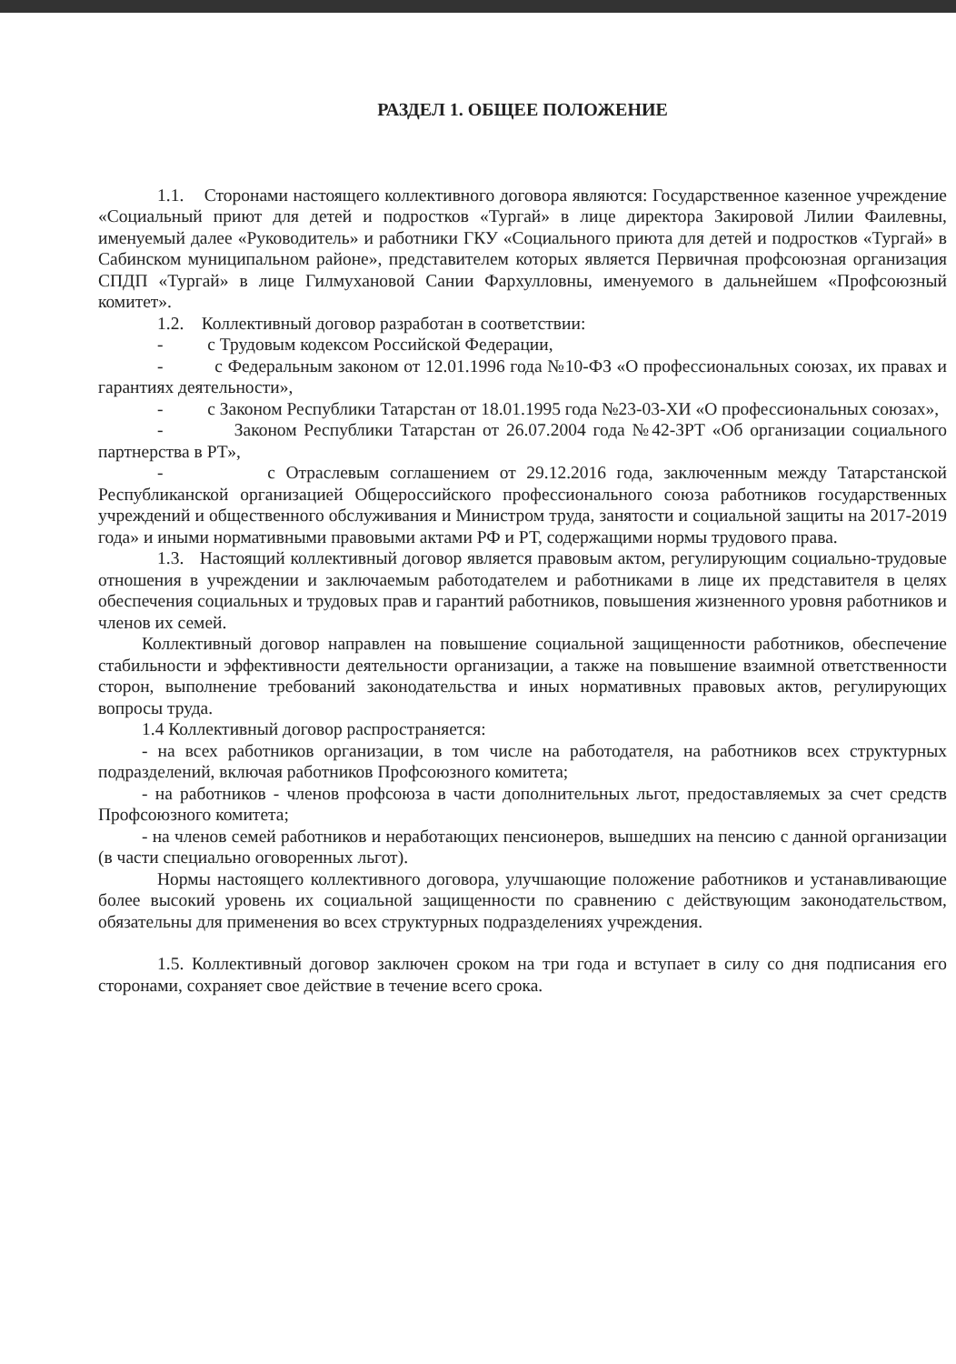РАЗДЕЛ 1. ОБЩЕЕ ПОЛОЖЕНИЕ
1.1. Сторонами настоящего коллективного договора являются: Государственное казенное учреждение «Социальный приют для детей и подростков «Тургай» в лице директора Закировой Лилии Фаилевны, именуемый далее «Руководитель» и работники ГКУ «Социального приюта для детей и подростков «Тургай» в Сабинском муниципальном районе», представителем которых является Первичная профсоюзная организация СПДП «Тургай» в лице Гилмухановой Сании Фархулловны, именуемого в дальнейшем «Профсоюзный комитет».
1.2. Коллективный договор разработан в соответствии:
- с Трудовым кодексом Российской Федерации,
- с Федеральным законом от 12.01.1996 года №10-ФЗ «О профессиональных союзах, их правах и гарантиях деятельности»,
- с Законом Республики Татарстан от 18.01.1995 года №23-03-ХИ «О профессиональных союзах»,
- Законом Республики Татарстан от 26.07.2004 года №42-ЗРТ «Об организации социального партнерства в РТ»,
- с Отраслевым соглашением от 29.12.2016 года, заключенным между Татарстанской Республиканской организацией Общероссийского профессионального союза работников государственных учреждений и общественного обслуживания и Министром труда, занятости и социальной защиты на 2017-2019 года» и иными нормативными правовыми актами РФ и РТ, содержащими нормы трудового права.
1.3. Настоящий коллективный договор является правовым актом, регулирующим социально-трудовые отношения в учреждении и заключаемым работодателем и работниками в лице их представителя в целях обеспечения социальных и трудовых прав и гарантий работников, повышения жизненного уровня работников и членов их семей.
Коллективный договор направлен на повышение социальной защищенности работников, обеспечение стабильности и эффективности деятельности организации, а также на повышение взаимной ответственности сторон, выполнение требований законодательства и иных нормативных правовых актов, регулирующих вопросы труда.
1.4 Коллективный договор распространяется:
- на всех работников организации, в том числе на работодателя, на работников всех структурных подразделений, включая работников Профсоюзного комитета;
- на работников - членов профсоюза в части дополнительных льгот, предоставляемых за счет средств Профсоюзного комитета;
- на членов семей работников и неработающих пенсионеров, вышедших на пенсию с данной организации (в части специально оговоренных льгот).
Нормы настоящего коллективного договора, улучшающие положение работников и устанавливающие более высокий уровень их социальной защищенности по сравнению с действующим законодательством, обязательны для применения во всех структурных подразделениях учреждения.
1.5. Коллективный договор заключен сроком на три года и вступает в силу со дня подписания его сторонами, сохраняет свое действие в течение всего срока.